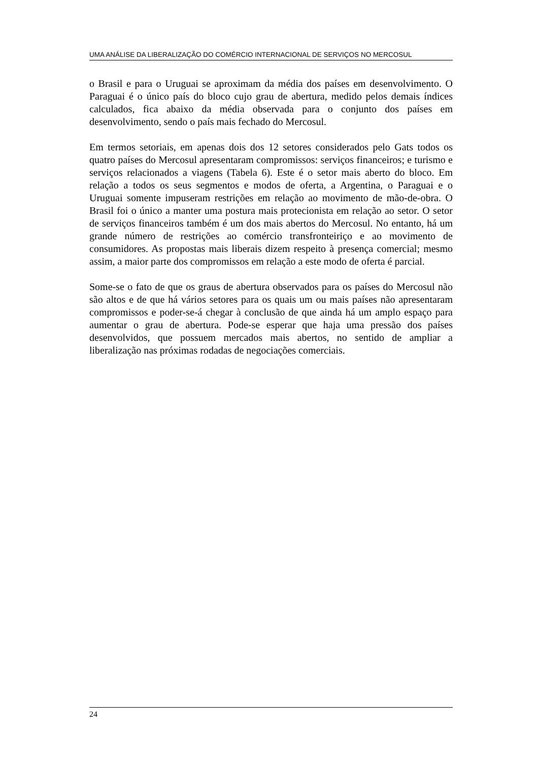UMA ANÁLISE DA LIBERALIZAÇÃO DO COMÉRCIO INTERNACIONAL DE SERVIÇOS NO MERCOSUL
o Brasil e para o Uruguai se aproximam da média dos países em desenvolvimento. O Paraguai é o único país do bloco cujo grau de abertura, medido pelos demais índices calculados, fica abaixo da média observada para o conjunto dos países em desenvolvimento, sendo o país mais fechado do Mercosul.
Em termos setoriais, em apenas dois dos 12 setores considerados pelo Gats todos os quatro países do Mercosul apresentaram compromissos: serviços financeiros; e turismo e serviços relacionados a viagens (Tabela 6). Este é o setor mais aberto do bloco. Em relação a todos os seus segmentos e modos de oferta, a Argentina, o Paraguai e o Uruguai somente impuseram restrições em relação ao movimento de mão-de-obra. O Brasil foi o único a manter uma postura mais protecionista em relação ao setor. O setor de serviços financeiros também é um dos mais abertos do Mercosul. No entanto, há um grande número de restrições ao comércio transfronteiriço e ao movimento de consumidores. As propostas mais liberais dizem respeito à presença comercial; mesmo assim, a maior parte dos compromissos em relação a este modo de oferta é parcial.
Some-se o fato de que os graus de abertura observados para os países do Mercosul não são altos e de que há vários setores para os quais um ou mais países não apresentaram compromissos e poder-se-á chegar à conclusão de que ainda há um amplo espaço para aumentar o grau de abertura. Pode-se esperar que haja uma pressão dos países desenvolvidos, que possuem mercados mais abertos, no sentido de ampliar a liberalização nas próximas rodadas de negociações comerciais.
24